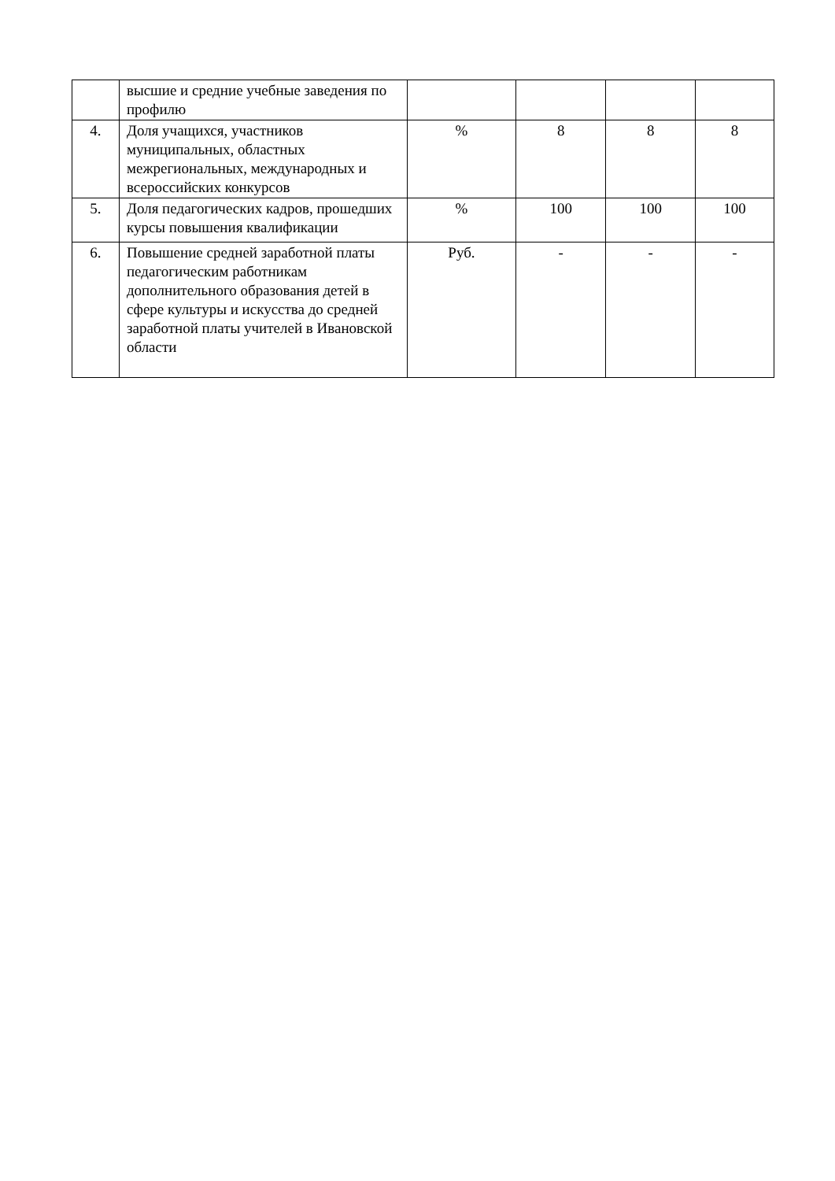| | высшие и средние учебные заведения по профилю | | | | |
| 4. | Доля учащихся, участников муниципальных, областных межрегиональных, международных и всероссийских конкурсов | % | 8 | 8 | 8 |
| 5. | Доля педагогических кадров, прошедших курсы повышения квалификации | % | 100 | 100 | 100 |
| 6. | Повышение средней заработной платы педагогическим работникам дополнительного образования детей в сфере культуры и искусства до средней заработной платы учителей в Ивановской области | Руб. | - | - | - |